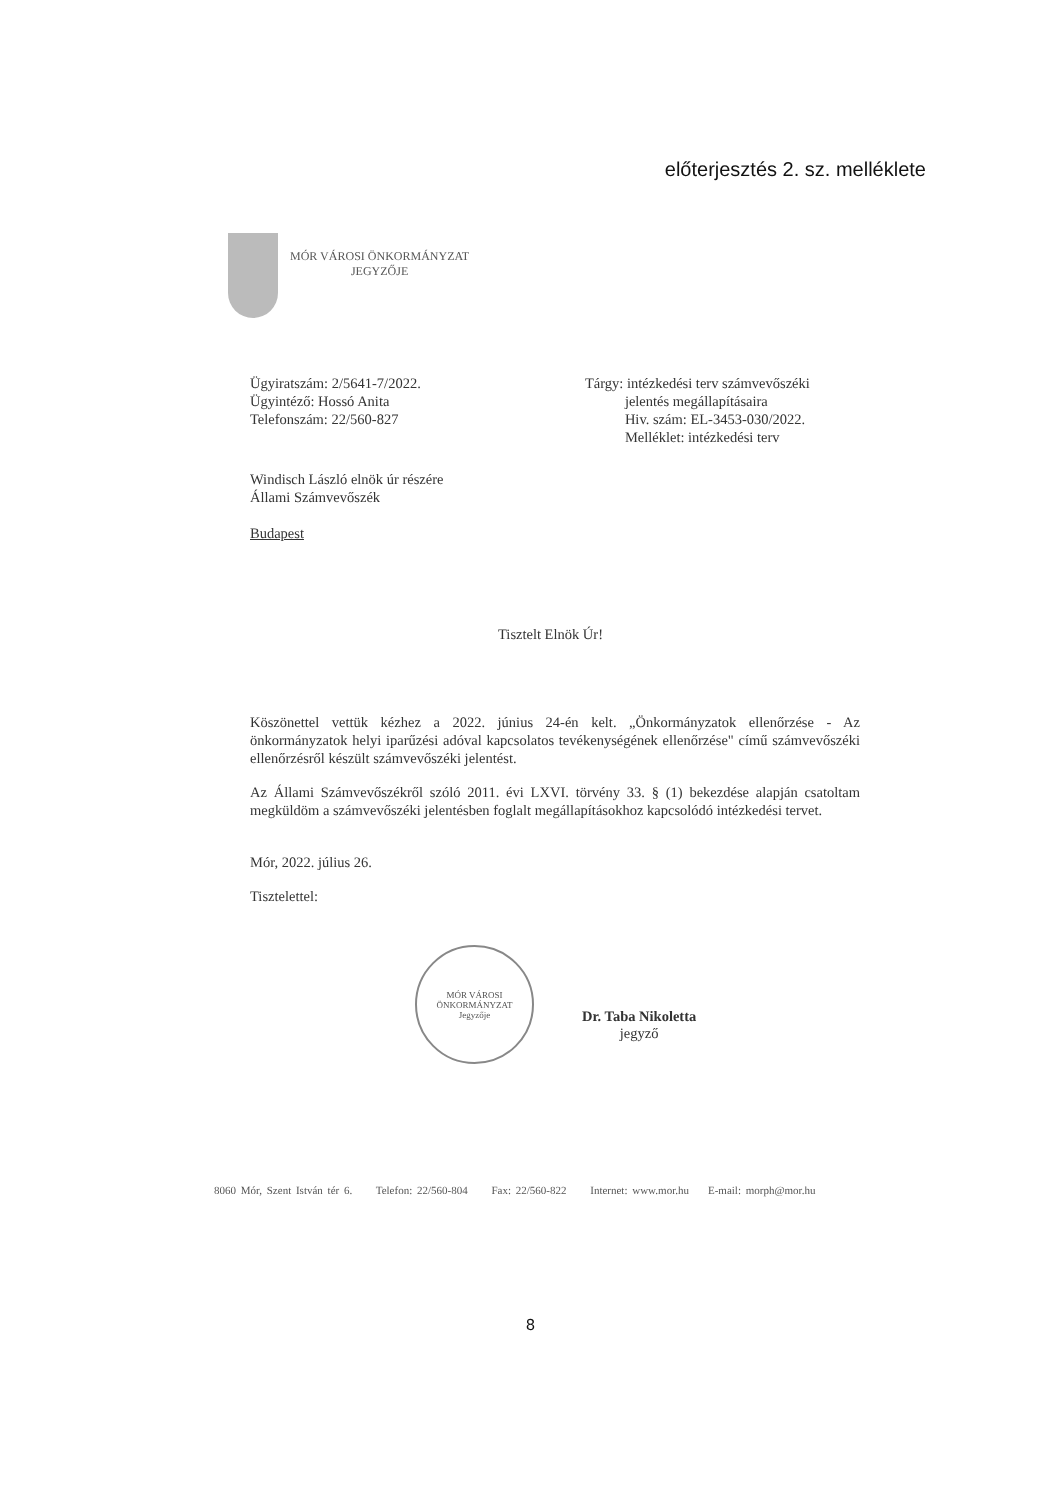előterjesztés 2. sz. melléklete
MÓR VÁROSI ÖNKORMÁNYZAT
JEGYZŐJE
Ügyiratszám: 2/5641-7/2022.
Ügyintéző: Hossó Anita
Telefonszám: 22/560-827
Tárgy: intézkedési terv számvevőszéki
jelentés megállapításaira
Hiv. szám: EL-3453-030/2022.
Melléklet: intézkedési terv
Windisch László elnök úr részére
Állami Számvevőszék
Budapest
Tisztelt Elnök Úr!
Köszönettel vettük kézhez a 2022. június 24-én kelt. „Önkormányzatok ellenőrzése - Az önkormányzatok helyi iparűzési adóval kapcsolatos tevékenységének ellenőrzése" című számvevőszéki ellenőrzésről készült számvevőszéki jelentést.
Az Állami Számvevőszékről szóló 2011. évi LXVI. törvény 33. § (1) bekezdése alapján csatoltam megküldöm a számvevőszéki jelentésben foglalt megállapításokhoz kapcsolódó intézkedési tervet.
Mór, 2022. július 26.
Tisztelettel:
MÓR VÁROSI ÖNKORMÁNYZAT
Jegyzője
Dr. Taba Nikoletta
jegyző
8060 Mór, Szent István tér 6. Telefon: 22/560-804 Fax: 22/560-822 Internet: www.mor.hu E-mail: morph@mor.hu
8